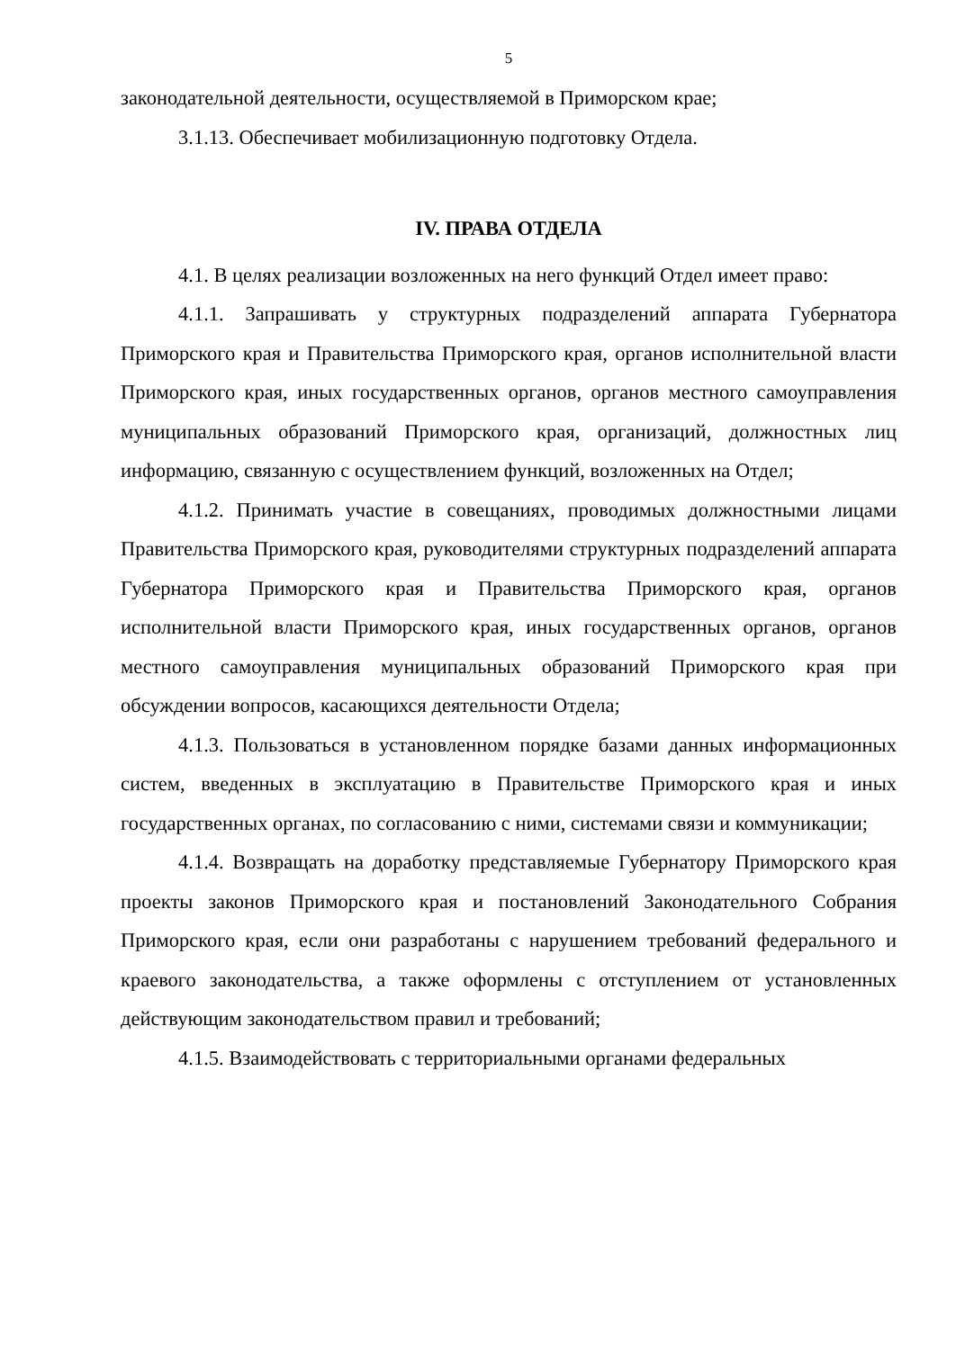5
законодательной деятельности, осуществляемой в Приморском крае;
3.1.13. Обеспечивает мобилизационную подготовку Отдела.
IV. ПРАВА ОТДЕЛА
4.1. В целях реализации возложенных на него функций Отдел имеет право:
4.1.1. Запрашивать у структурных подразделений аппарата Губернатора Приморского края и Правительства Приморского края, органов исполнительной власти Приморского края, иных государственных органов, органов местного самоуправления муниципальных образований Приморского края, организаций, должностных лиц информацию, связанную с осуществлением функций, возложенных на Отдел;
4.1.2. Принимать участие в совещаниях, проводимых должностными лицами Правительства Приморского края, руководителями структурных подразделений аппарата Губернатора Приморского края и Правительства Приморского края, органов исполнительной власти Приморского края, иных государственных органов, органов местного самоуправления муниципальных образований Приморского края при обсуждении вопросов, касающихся деятельности Отдела;
4.1.3. Пользоваться в установленном порядке базами данных информационных систем, введенных в эксплуатацию в Правительстве Приморского края и иных государственных органах, по согласованию с ними, системами связи и коммуникации;
4.1.4. Возвращать на доработку представляемые Губернатору Приморского края проекты законов Приморского края и постановлений Законодательного Собрания Приморского края, если они разработаны с нарушением требований федерального и краевого законодательства, а также оформлены с отступлением от установленных действующим законодательством правил и требований;
4.1.5. Взаимодействовать с территориальными органами федеральных